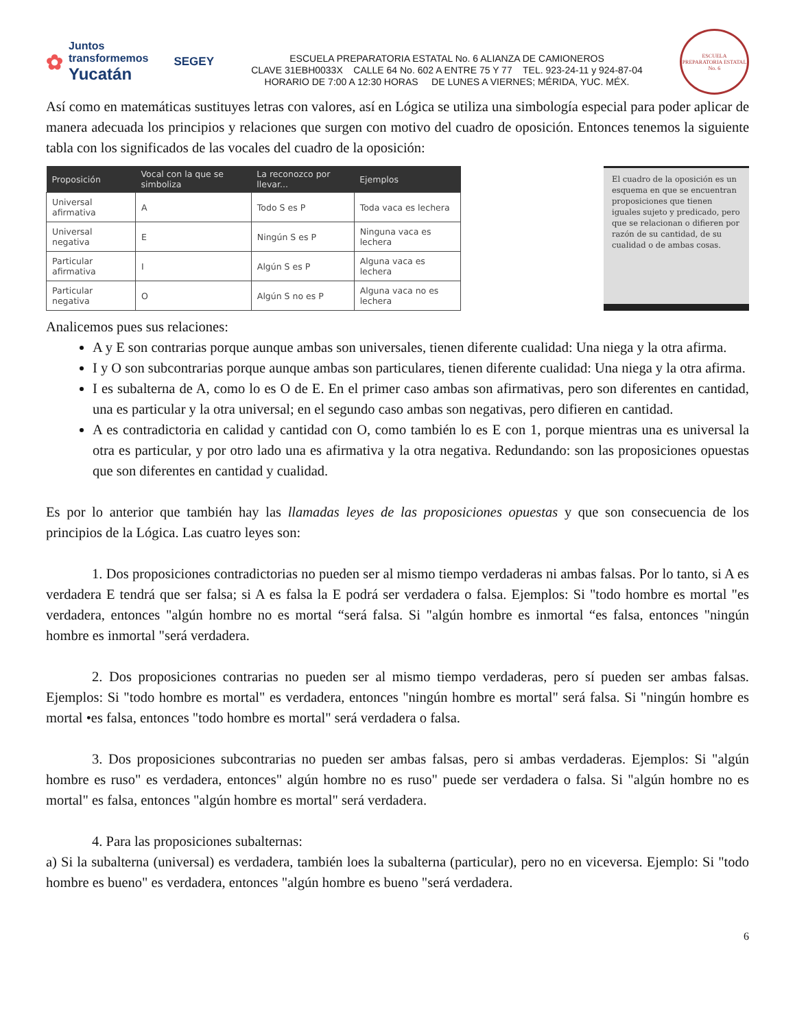✿ Juntos transformemos
Yucatán SEGEY
ESCUELA PREPARATORIA ESTATAL No. 6 ALIANZA DE CAMIONEROS
CLAVE 31EBH0033X CALLE 64 No. 602 A ENTRE 75 Y 77 TEL. 923-24-11 y 924-87-04
HORARIO DE 7:00 A 12:30 HORAS DE LUNES A VIERNES; MÉRIDA, YUC. MÉX.
ESCUELA PREPARATORIA ESTATAL No. 6
Así como en matemáticas sustituyes letras con valores, así en Lógica se utiliza una simbología especial para poder aplicar de manera adecuada los principios y relaciones que surgen con motivo del cuadro de oposición. Entonces tenemos la siguiente tabla con los significados de las vocales del cuadro de la oposición:
| Proposición | Vocal con la que se simboliza | La reconozco por llevar... | Ejemplos |
| --- | --- | --- | --- |
| Universal afirmativa | A | Todo S es P | Toda vaca es lechera |
| Universal negativa | E | Ningún S es P | Ninguna vaca es lechera |
| Particular afirmativa | I | Algún S es P | Alguna vaca es lechera |
| Particular negativa | O | Algún S no es P | Alguna vaca no es lechera |
El cuadro de la oposición es un esquema en que se encuentran proposiciones que tienen iguales sujeto y predicado, pero que se relacionan o difieren por razón de su cantidad, de su cualidad o de ambas cosas.
Analicemos pues sus relaciones:
A y E son contrarias porque aunque ambas son universales, tienen diferente cualidad: Una niega y la otra afirma.
I y O son subcontrarias porque aunque ambas son particulares, tienen diferente cualidad: Una niega y la otra afirma.
I es subalterna de A, como lo es O de E. En el primer caso ambas son afirmativas, pero son diferentes en cantidad, una es particular y la otra universal; en el segundo caso ambas son negativas, pero difieren en cantidad.
A es contradictoria en calidad y cantidad con O, como también lo es E con 1, porque mientras una es universal la otra es particular, y por otro lado una es afirmativa y la otra negativa. Redundando: son las proposiciones opuestas que son diferentes en cantidad y cualidad.
Es por lo anterior que también hay las llamadas leyes de las proposiciones opuestas y que son consecuencia de los principios de la Lógica. Las cuatro leyes son:
1. Dos proposiciones contradictorias no pueden ser al mismo tiempo verdaderas ni ambas falsas. Por lo tanto, si A es verdadera E tendrá que ser falsa; si A es falsa la E podrá ser verdadera o falsa. Ejemplos: Si "todo hombre es mortal "es verdadera, entonces "algún hombre no es mortal “será falsa. Si "algún hombre es inmortal “es falsa, entonces "ningún hombre es inmortal "será verdadera.
2. Dos proposiciones contrarias no pueden ser al mismo tiempo verdaderas, pero sí pueden ser ambas falsas. Ejemplos: Si "todo hombre es mortal" es verdadera, entonces "ningún hombre es mortal" será falsa. Si "ningún hombre es mortal •es falsa, entonces "todo hombre es mortal" será verdadera o falsa.
3. Dos proposiciones subcontrarias no pueden ser ambas falsas, pero si ambas verdaderas. Ejemplos: Si "algún hombre es ruso" es verdadera, entonces" algún hombre no es ruso" puede ser verdadera o falsa. Si "algún hombre no es mortal" es falsa, entonces "algún hombre es mortal" será verdadera.
4. Para las proposiciones subalternas:
a) Si la subalterna (universal) es verdadera, también loes la subalterna (particular), pero no en viceversa. Ejemplo: Si "todo hombre es bueno" es verdadera, entonces "algún hombre es bueno "será verdadera.
6